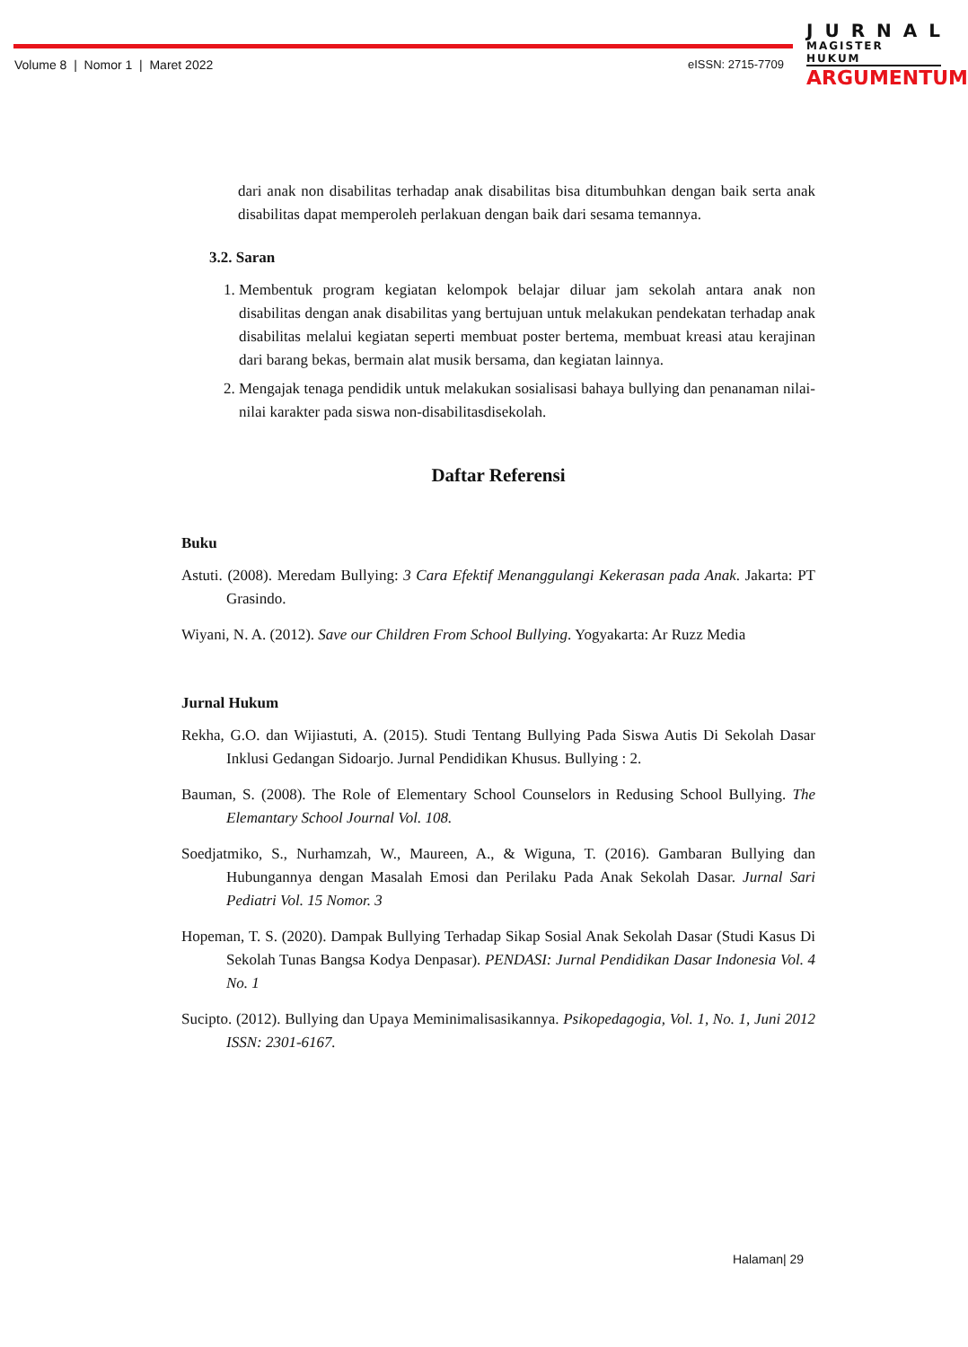Volume 8 | Nomor 1 | Maret 2022
eISSN: 2715-7709
JURNAL
MAGISTER HUKUM
ARGUMENTUM
dari anak non disabilitas terhadap anak disabilitas bisa ditumbuhkan dengan baik serta anak disabilitas dapat memperoleh perlakuan dengan baik dari sesama temannya.
3.2. Saran
1. Membentuk program kegiatan kelompok belajar diluar jam sekolah antara anak non disabilitas dengan anak disabilitas yang bertujuan untuk melakukan pendekatan terhadap anak disabilitas melalui kegiatan seperti membuat poster bertema, membuat kreasi atau kerajinan dari barang bekas, bermain alat musik bersama, dan kegiatan lainnya.
2. Mengajak tenaga pendidik untuk melakukan sosialisasi bahaya bullying dan penanaman nilai-nilai karakter pada siswa non-disabilitasdisekolah.
Daftar Referensi
Buku
Astuti. (2008). Meredam Bullying: 3 Cara Efektif Menanggulangi Kekerasan pada Anak. Jakarta: PT Grasindo.
Wiyani, N. A. (2012). Save our Children From School Bullying. Yogyakarta: Ar Ruzz Media
Jurnal Hukum
Rekha, G.O. dan Wijiastuti, A. (2015). Studi Tentang Bullying Pada Siswa Autis Di Sekolah Dasar Inklusi Gedangan Sidoarjo. Jurnal Pendidikan Khusus. Bullying : 2.
Bauman, S. (2008). The Role of Elementary School Counselors in Redusing School Bullying. The Elemantary School Journal Vol. 108.
Soedjatmiko, S., Nurhamzah, W., Maureen, A., & Wiguna, T. (2016). Gambaran Bullying dan Hubungannya dengan Masalah Emosi dan Perilaku Pada Anak Sekolah Dasar. Jurnal Sari Pediatri Vol. 15 Nomor. 3
Hopeman, T. S. (2020). Dampak Bullying Terhadap Sikap Sosial Anak Sekolah Dasar (Studi Kasus Di Sekolah Tunas Bangsa Kodya Denpasar). PENDASI: Jurnal Pendidikan Dasar Indonesia Vol. 4 No. 1
Sucipto. (2012). Bullying dan Upaya Meminimalisasikannya. Psikopedagogia, Vol. 1, No. 1, Juni 2012 ISSN: 2301-6167.
Halaman| 29